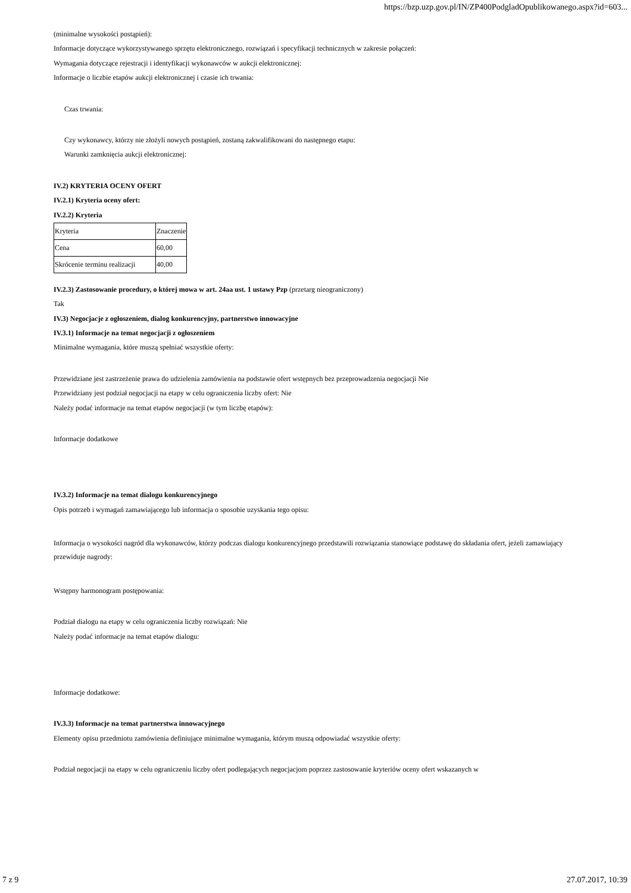https://bzp.uzp.gov.pl/IN/ZP400PodgladOpublikowanego.aspx?id=603...
(minimalne wysokości postąpień):
Informacje dotyczące wykorzystywanego sprzętu elektronicznego, rozwiązań i specyfikacji technicznych w zakresie połączeń:
Wymagania dotyczące rejestracji i identyfikacji wykonawców w aukcji elektronicznej:
Informacje o liczbie etapów aukcji elektronicznej i czasie ich trwania:
Czas trwania:
Czy wykonawcy, którzy nie złożyli nowych postąpień, zostaną zakwalifikowani do następnego etapu:
Warunki zamknięcia aukcji elektronicznej:
IV.2) KRYTERIA OCENY OFERT
IV.2.1) Kryteria oceny ofert:
IV.2.2) Kryteria
| Kryteria | Znaczenie |
| Cena | 60,00 |
| Skrócenie terminu realizacji | 40,00 |
IV.2.3) Zastosowanie procedury, o której mowa w art. 24aa ust. 1 ustawy Pzp (przetarg nieograniczony)
Tak
IV.3) Negocjacje z ogłoszeniem, dialog konkurencyjny, partnerstwo innowacyjne
IV.3.1) Informacje na temat negocjacji z ogłoszeniem
Minimalne wymagania, które muszą spełniać wszystkie oferty:
Przewidziane jest zastrzeżenie prawa do udzielenia zamówienia na podstawie ofert wstępnych bez przeprowadzenia negocjacji Nie
Przewidziany jest podział negocjacji na etapy w celu ograniczenia liczby ofert: Nie
Należy podać informacje na temat etapów negocjacji (w tym liczbę etapów):
Informacje dodatkowe
IV.3.2) Informacje na temat dialogu konkurencyjnego
Opis potrzeb i wymagań zamawiającego lub informacja o sposobie uzyskania tego opisu:
Informacja o wysokości nagród dla wykonawców, którzy podczas dialogu konkurencyjnego przedstawili rozwiązania stanowiące podstawę do składania ofert, jeżeli zamawiający przewiduje nagrody:
Wstępny harmonogram postępowania:
Podział dialogu na etapy w celu ograniczenia liczby rozwiązań: Nie
Należy podać informacje na temat etapów dialogu:
Informacje dodatkowe:
IV.3.3) Informacje na temat partnerstwa innowacyjnego
Elementy opisu przedmiotu zamówienia definiujące minimalne wymagania, którym muszą odpowiadać wszystkie oferty:
Podział negocjacji na etapy w celu ograniczeniu liczby ofert podlegających negocjacjom poprzez zastosowanie kryteriów oceny ofert wskazanych w
7 z 9 27.07.2017, 10:39